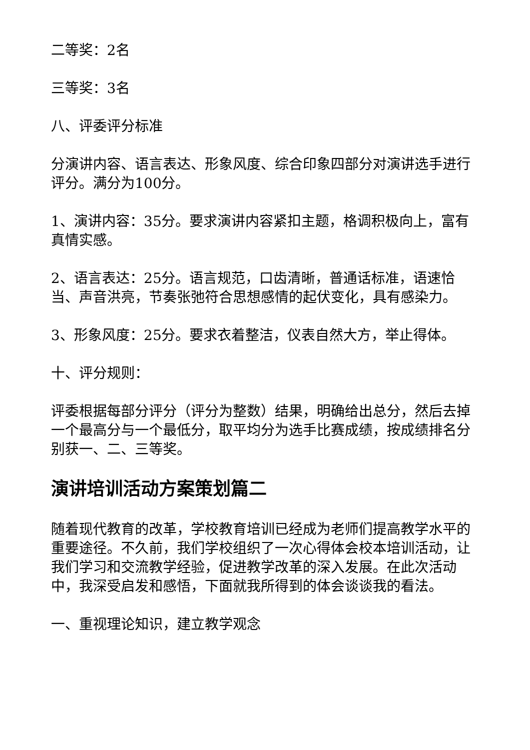二等奖：2名
三等奖：3名
八、评委评分标准
分演讲内容、语言表达、形象风度、综合印象四部分对演讲选手进行评分。满分为100分。
1、演讲内容：35分。要求演讲内容紧扣主题，格调积极向上，富有真情实感。
2、语言表达：25分。语言规范，口齿清晰，普通话标准，语速恰当、声音洪亮，节奏张弛符合思想感情的起伏变化，具有感染力。
3、形象风度：25分。要求衣着整洁，仪表自然大方，举止得体。
十、评分规则：
评委根据每部分评分（评分为整数）结果，明确给出总分，然后去掉一个最高分与一个最低分，取平均分为选手比赛成绩，按成绩排名分别获一、二、三等奖。
演讲培训活动方案策划篇二
随着现代教育的改革，学校教育培训已经成为老师们提高教学水平的重要途径。不久前，我们学校组织了一次心得体会校本培训活动，让我们学习和交流教学经验，促进教学改革的深入发展。在此次活动中，我深受启发和感悟，下面就我所得到的体会谈谈我的看法。
一、重视理论知识，建立教学观念